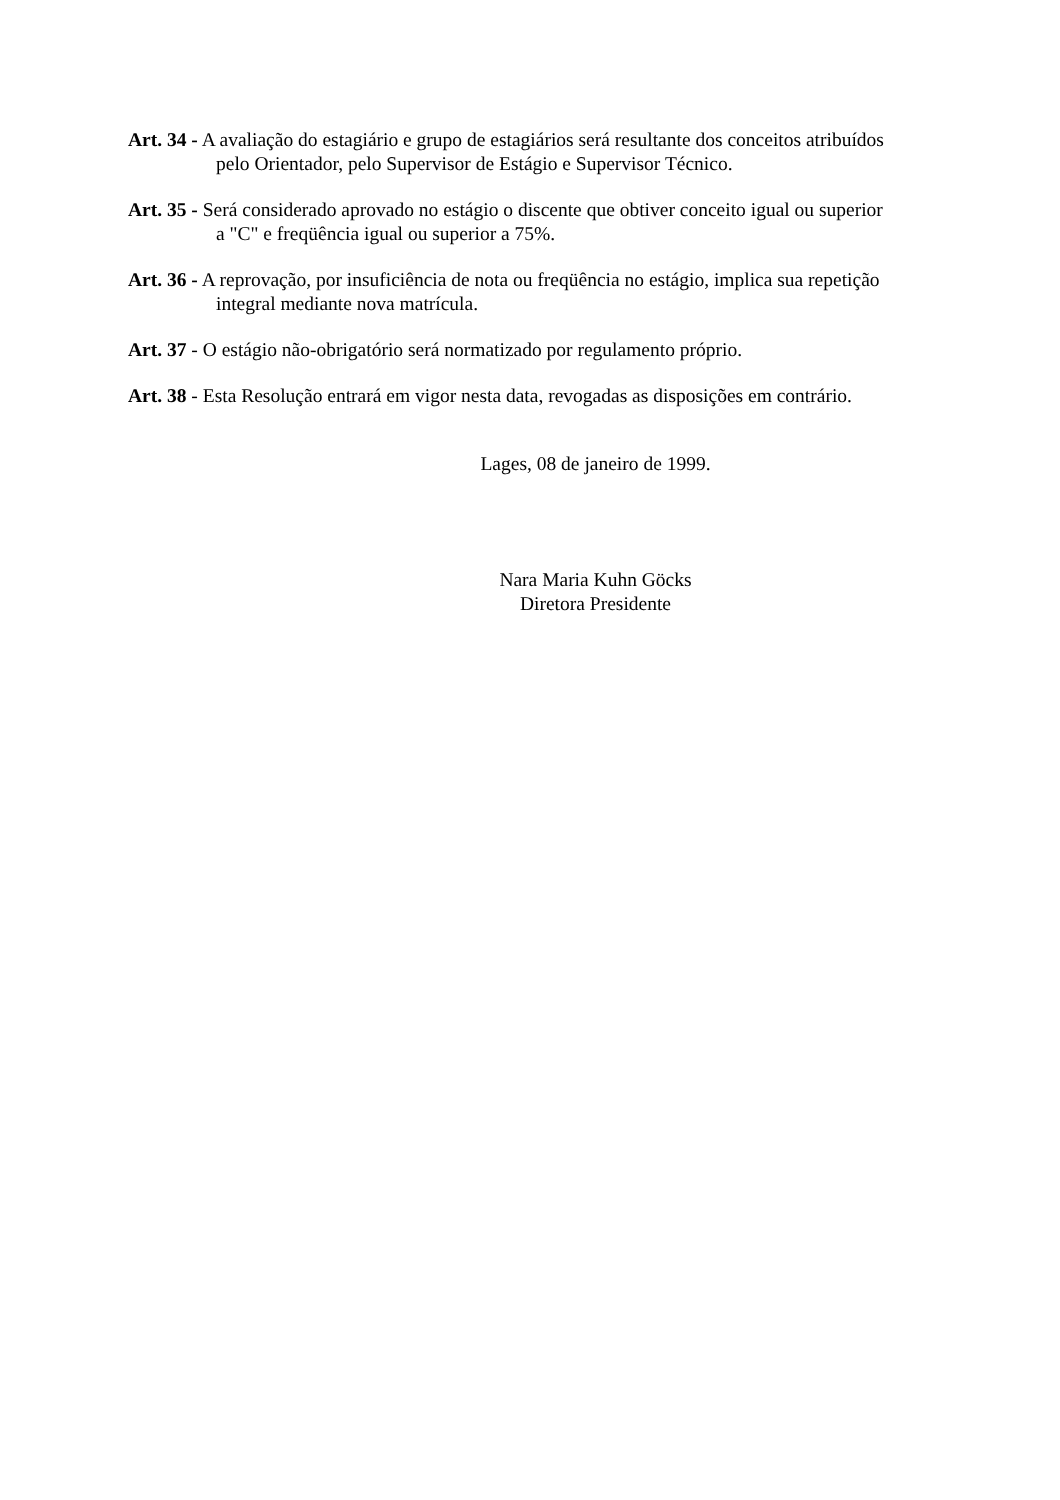Art. 34 - A avaliação do estagiário e grupo de estagiários será resultante dos conceitos atribuídos
pelo Orientador, pelo Supervisor de Estágio e Supervisor Técnico.
Art. 35 - Será considerado aprovado no estágio o discente que obtiver conceito igual ou superior
a "C" e freqüência igual ou superior a 75%.
Art. 36 - A reprovação, por insuficiência de nota ou freqüência no estágio, implica sua repetição
integral mediante nova matrícula.
Art. 37 - O estágio não-obrigatório será normatizado por regulamento próprio.
Art. 38 - Esta Resolução entrará em vigor nesta data, revogadas as disposições em contrário.
Lages, 08 de janeiro de 1999.
Nara Maria Kuhn Göcks
Diretora Presidente